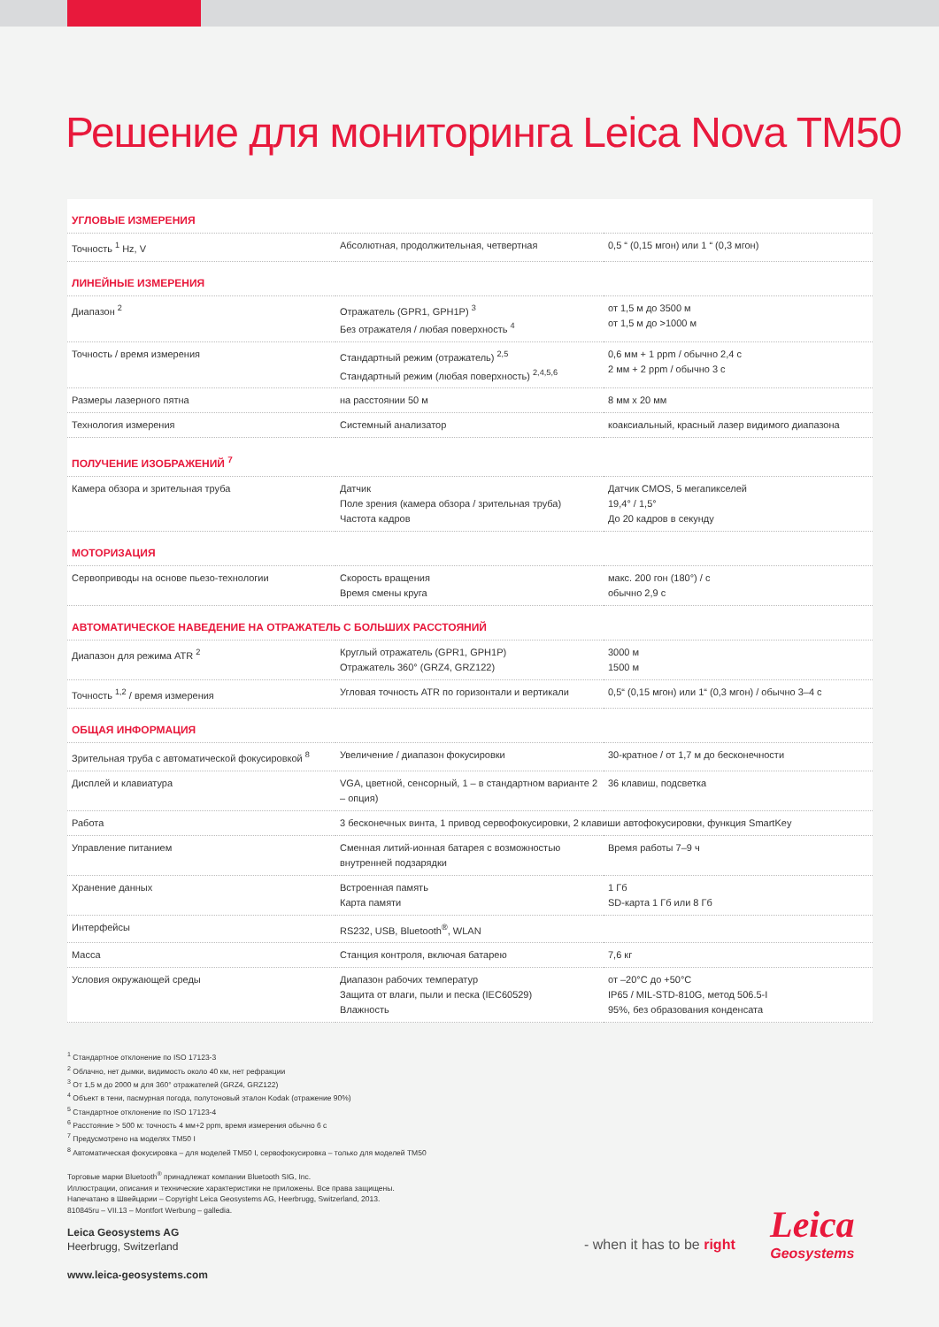Решение для мониторинга Leica Nova TM50
| УГЛОВЫЕ ИЗМЕРЕНИЯ | | |
| Точность <sup>1</sup> Hz, V | Абсолютная, продолжительная, четвертная | 0,5 “ (0,15 мгон) или 1 “ (0,3 мгон) |
| ЛИНЕЙНЫЕ ИЗМЕРЕНИЯ | | |
| Диапазон <sup>2</sup> | Отражатель (GPR1, GPH1P) <sup>3</sup> Без отражателя / любая поверхность <sup>4</sup> | от 1,5 м до 3500 м от 1,5 м до >1000 м |
| Точность / время измерения | Стандартный режим (отражатель) <sup>2,5</sup> Стандартный режим (любая поверхность) <sup>2,4,5,6</sup> | 0,6 мм + 1 ppm / обычно 2,4 с 2 мм + 2 ppm / обычно 3 с |
| Размеры лазерного пятна | на расстоянии 50 м | 8 мм x 20 мм |
| Технология измерения | Системный анализатор | коаксиальный, красный лазер видимого диапазона |
| ПОЛУЧЕНИЕ ИЗОБРАЖЕНИЙ <sup>7</sup> | | |
| Камера обзора и зрительная труба | Датчик Поле зрения (камера обзора / зрительная труба) Частота кадров | Датчик CMOS, 5 мегапикселей 19,4° / 1,5° До 20 кадров в секунду |
| МОТОРИЗАЦИЯ | | |
| Сервоприводы на основе пьезо-технологии | Скорость вращения Время смены круга | макс. 200 гон (180°) / с обычно 2,9 с |
| АВТОМАТИЧЕСКОЕ НАВЕДЕНИЕ НА ОТРАЖАТЕЛЬ С БОЛЬШИХ РАССТОЯНИЙ | | |
| Диапазон для режима ATR <sup>2</sup> | Круглый отражатель (GPR1, GPH1P) Отражатель 360° (GRZ4, GRZ122) | 3000 м 1500 м |
| Точность <sup>1,2</sup> / время измерения | Угловая точность ATR по горизонтали и вертикали | 0,5“ (0,15 мгон) или 1“ (0,3 мгон) / обычно 3–4 с |
| ОБЩАЯ ИНФОРМАЦИЯ | | |
| Зрительная труба с автоматической фокусировкой <sup>8</sup> | Увеличение / диапазон фокусировки | 30-кратное / от 1,7 м до бесконечности |
| Дисплей и клавиатура | VGA, цветной, сенсорный, 1 – в стандартном варианте 2 – опция) | 36 клавиш, подсветка |
| Работа | 3 бесконечных винта, 1 привод сервофокусировки, 2 клавиши автофокусировки, функция SmartKey | |
| Управление питанием | Сменная литий-ионная батарея с возможностью внутренней подзарядки | Время работы 7–9 ч |
| Хранение данных | Встроенная память Карта памяти | 1 Гб SD-карта 1 Гб или 8 Гб |
| Интерфейсы | RS232, USB, Bluetooth<sup>®</sup>, WLAN | |
| Масса | Станция контроля, включая батарею | 7,6 кг |
| Условия окружающей среды | Диапазон рабочих температур Защита от влаги, пыли и песка (IEC60529) Влажность | от –20°C до +50°C IP65 / MIL-STD-810G, метод 506.5-I 95%, без образования конденсата |
<sup>1</sup> Стандартное отклонение по ISO 17123-3
<sup>2</sup> Облачно, нет дымки, видимость около 40 км, нет рефракции
<sup>3</sup> От 1,5 м до 2000 м для 360° отражателей (GRZ4, GRZ122)
<sup>4</sup> Объект в тени, пасмурная погода, полутоновый эталон Kodak (отражение 90%)
<sup>5</sup> Стандартное отклонение по ISO 17123-4
<sup>6</sup> Расстояние > 500 м: точность 4 мм+2 ppm, время измерения обычно 6 с
<sup>7</sup> Предусмотрено на моделях TM50 I
<sup>8</sup> Автоматическая фокусировка – для моделей TM50 I, сервофокусировка – только для моделей TM50
Торговые марки Bluetooth<sup>®</sup> принадлежат компании Bluetooth SIG, Inc.
Иллюстрации, описания и технические характеристики не приложены. Все права защищены.
Напечатано в Швейцарии – Copyright Leica Geosystems AG, Heerbrugg, Switzerland, 2013.
810845ru – VII.13 – Montfort Werbung – galledia.
Leica Geosystems AG
Heerbrugg, Switzerland
www.leica-geosystems.com
- when it has to be right
Leica
Geosystems